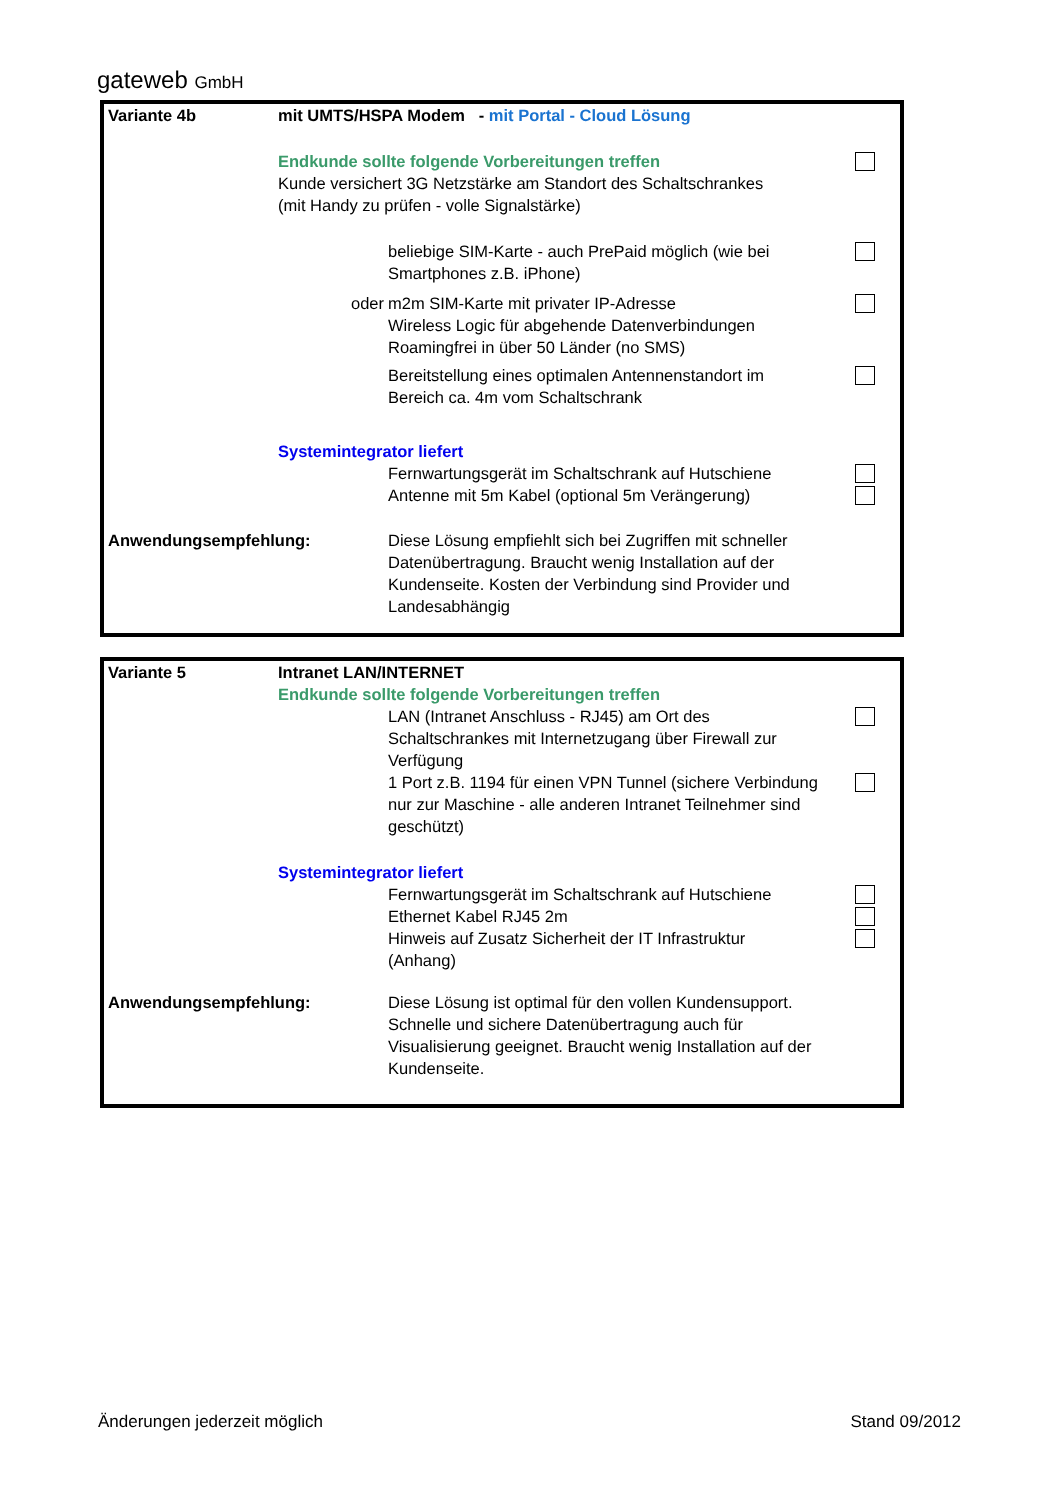gateweb GmbH
Variante 4b mit UMTS/HSPA Modem - mit Portal - Cloud Lösung
Endkunde sollte folgende Vorbereitungen treffen
Kunde versichert 3G Netzstärke am Standort des Schaltschrankes
(mit Handy zu prüfen - volle Signalstärke)
beliebige SIM-Karte - auch PrePaid möglich (wie bei
Smartphones z.B. iPhone)
oder m2m SIM-Karte mit privater IP-Adresse
Wireless Logic für abgehende Datenverbindungen
Roamingfrei in über 50 Länder (no SMS)
Bereitstellung eines optimalen Antennenstandort im
Bereich ca. 4m vom Schaltschrank
Systemintegrator liefert
Fernwartungsgerät im Schaltschrank auf Hutschiene
Antenne mit 5m Kabel (optional 5m Verängerung)
Anwendungsempfehlung: Diese Lösung empfiehlt sich bei Zugriffen mit schneller Datenübertragung. Braucht wenig Installation auf der Kundenseite. Kosten der Verbindung sind Provider und Landesabhängig
Variante 5 Intranet LAN/INTERNET
Endkunde sollte folgende Vorbereitungen treffen
LAN (Intranet Anschluss - RJ45) am Ort des Schaltschrankes mit Internetzugang über Firewall zur Verfügung
1 Port z.B. 1194 für einen VPN Tunnel (sichere Verbindung nur zur Maschine - alle anderen Intranet Teilnehmer sind geschützt)
Systemintegrator liefert
Fernwartungsgerät im Schaltschrank auf Hutschiene
Ethernet Kabel RJ45 2m
Hinweis auf Zusatz Sicherheit der IT Infrastruktur
(Anhang)
Anwendungsempfehlung: Diese Lösung ist optimal für den vollen Kundensupport. Schnelle und sichere Datenübertragung auch für Visualisierung geeignet. Braucht wenig Installation auf der Kundenseite.
Änderungen jederzeit möglich Stand 09/2012